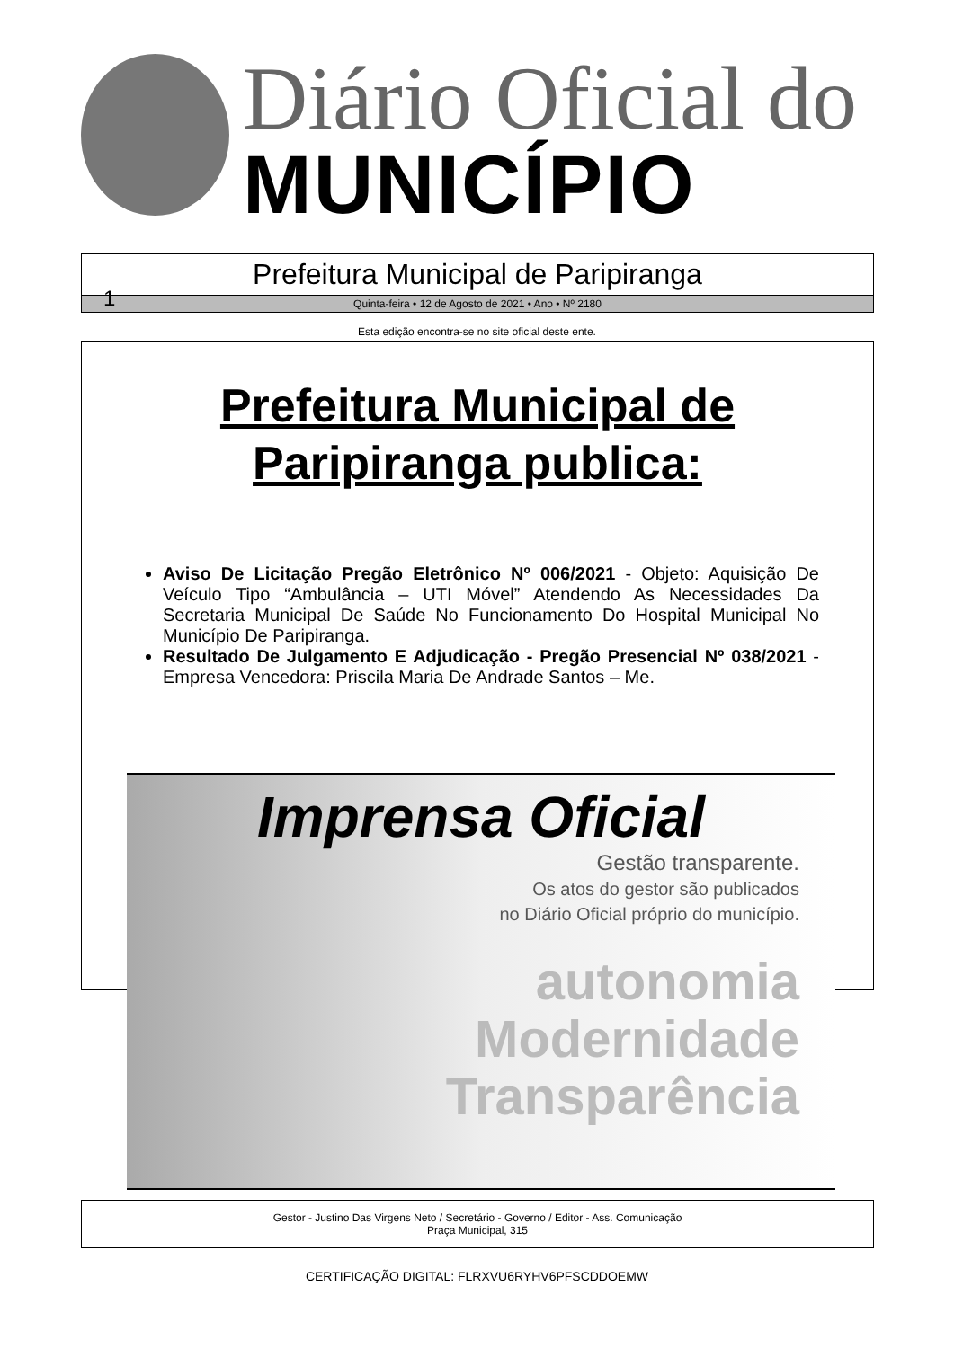Diário Oficial do
MUNICÍPIO
Prefeitura Municipal de Paripiranga
1 Quinta-feira • 12 de Agosto de 2021 • Ano • Nº 2180
Esta edição encontra-se no site oficial deste ente.
Prefeitura Municipal de
Paripiranga publica:
Aviso De Licitação Pregão Eletrônico Nº 006/2021 - Objeto: Aquisição De Veículo Tipo “Ambulância – UTI Móvel” Atendendo As Necessidades Da Secretaria Municipal De Saúde No Funcionamento Do Hospital Municipal No Município De Paripiranga.
Resultado De Julgamento E Adjudicação - Pregão Presencial Nº 038/2021 - Empresa Vencedora: Priscila Maria De Andrade Santos – Me.
Imprensa Oficial
Gestão transparente.
Os atos do gestor são publicados
no Diário Oficial próprio do município.
autonomia
Modernidade
Transparência
Gestor - Justino Das Virgens Neto / Secretário - Governo / Editor - Ass. Comunicação
Praça Municipal, 315
CERTIFICAÇÃO DIGITAL: FLRXVU6RYHV6PFSCDDOEMW